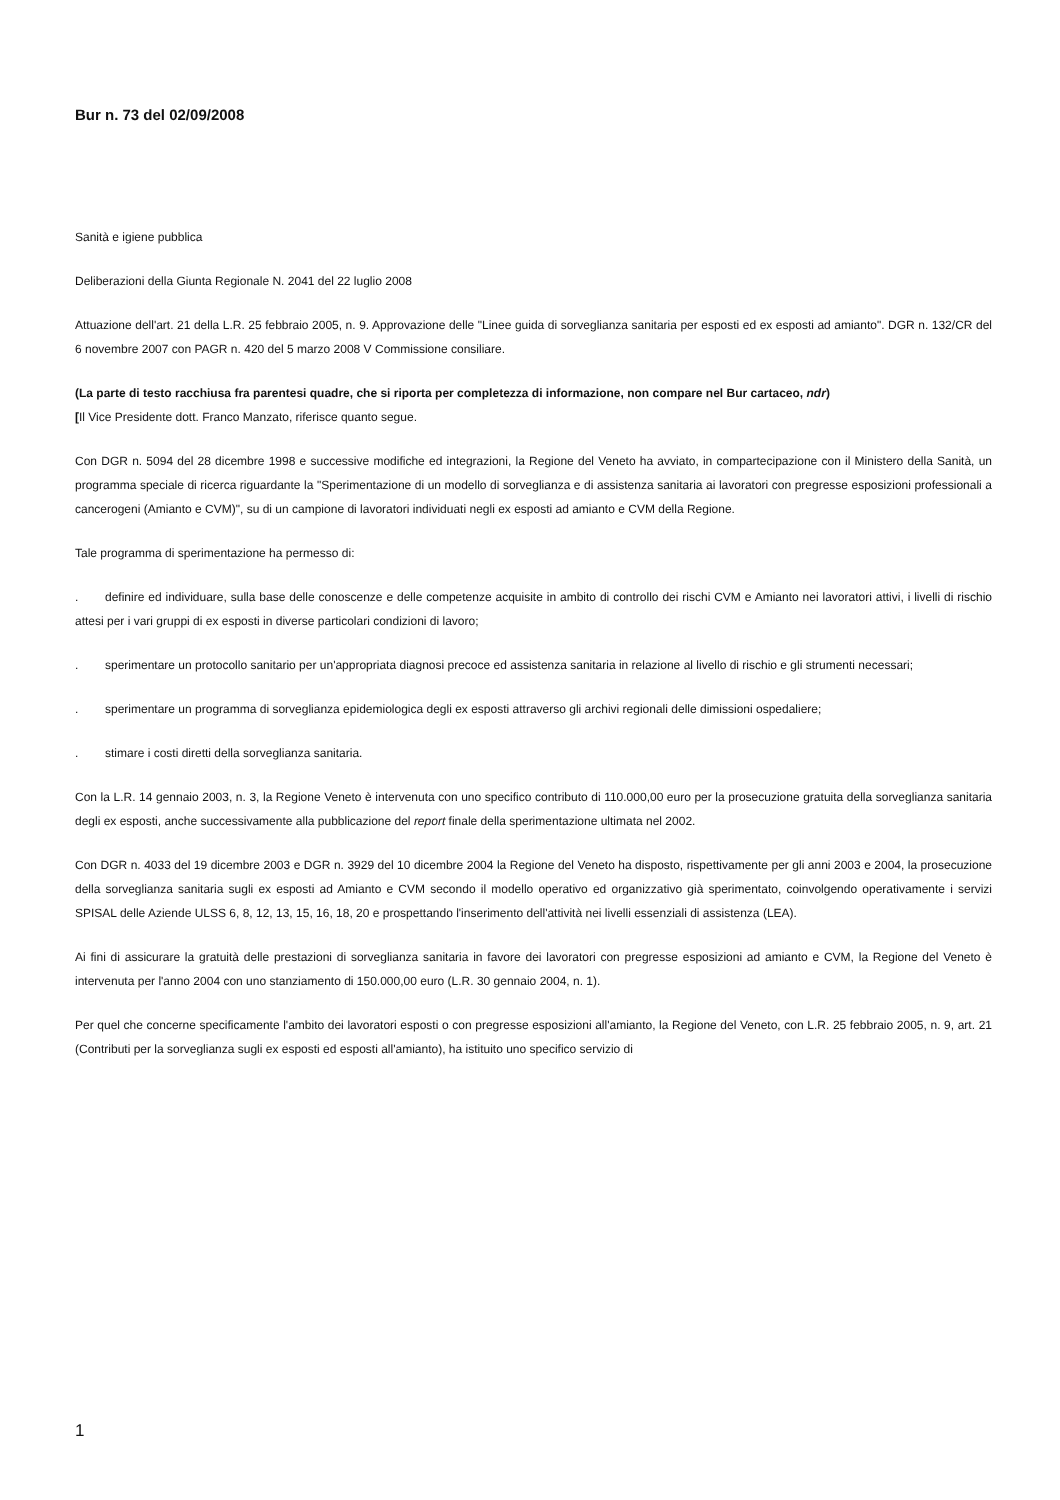Bur n. 73 del 02/09/2008
Sanità e igiene pubblica
Deliberazioni della Giunta Regionale N. 2041 del 22 luglio 2008
Attuazione dell'art. 21 della L.R. 25 febbraio 2005, n. 9. Approvazione delle "Linee guida di sorveglianza sanitaria per esposti ed ex esposti ad amianto". DGR n. 132/CR del 6 novembre 2007 con PAGR n. 420 del 5 marzo 2008 V Commissione consiliare.
(La parte di testo racchiusa fra parentesi quadre, che si riporta per completezza di informazione, non compare nel Bur cartaceo, ndr)
[Il Vice Presidente dott. Franco Manzato, riferisce quanto segue.
Con DGR n. 5094 del 28 dicembre 1998 e successive modifiche ed integrazioni, la Regione del Veneto ha avviato, in compartecipazione con il Ministero della Sanità, un programma speciale di ricerca riguardante la "Sperimentazione di un modello di sorveglianza e di assistenza sanitaria ai lavoratori con pregresse esposizioni professionali a cancerogeni (Amianto e CVM)", su di un campione di lavoratori individuati negli ex esposti ad amianto e CVM della Regione.
Tale programma di sperimentazione ha permesso di:
. definire ed individuare, sulla base delle conoscenze e delle competenze acquisite in ambito di controllo dei rischi CVM e Amianto nei lavoratori attivi, i livelli di rischio attesi per i vari gruppi di ex esposti in diverse particolari condizioni di lavoro;
. sperimentare un protocollo sanitario per un'appropriata diagnosi precoce ed assistenza sanitaria in relazione al livello di rischio e gli strumenti necessari;
. sperimentare un programma di sorveglianza epidemiologica degli ex esposti attraverso gli archivi regionali delle dimissioni ospedaliere;
. stimare i costi diretti della sorveglianza sanitaria.
Con la L.R. 14 gennaio 2003, n. 3, la Regione Veneto è intervenuta con uno specifico contributo di 110.000,00 euro per la prosecuzione gratuita della sorveglianza sanitaria degli ex esposti, anche successivamente alla pubblicazione del report finale della sperimentazione ultimata nel 2002.
Con DGR n. 4033 del 19 dicembre 2003 e DGR n. 3929 del 10 dicembre 2004 la Regione del Veneto ha disposto, rispettivamente per gli anni 2003 e 2004, la prosecuzione della sorveglianza sanitaria sugli ex esposti ad Amianto e CVM secondo il modello operativo ed organizzativo già sperimentato, coinvolgendo operativamente i servizi SPISAL delle Aziende ULSS 6, 8, 12, 13, 15, 16, 18, 20 e prospettando l'inserimento dell'attività nei livelli essenziali di assistenza (LEA).
Ai fini di assicurare la gratuità delle prestazioni di sorveglianza sanitaria in favore dei lavoratori con pregresse esposizioni ad amianto e CVM, la Regione del Veneto è intervenuta per l'anno 2004 con uno stanziamento di 150.000,00 euro (L.R. 30 gennaio 2004, n. 1).
Per quel che concerne specificamente l'ambito dei lavoratori esposti o con pregresse esposizioni all'amianto, la Regione del Veneto, con L.R. 25 febbraio 2005, n. 9, art. 21 (Contributi per la sorveglianza sugli ex esposti ed esposti all'amianto), ha istituito uno specifico servizio di
1